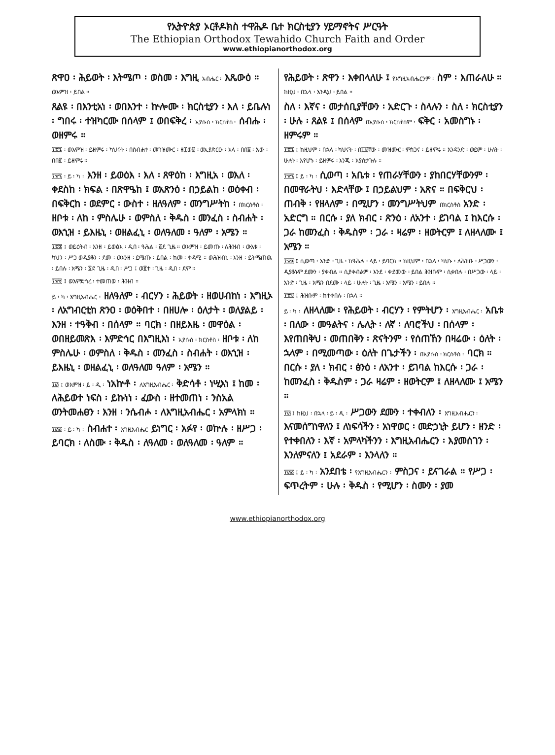የኢትዮጵያ ኦርቶዶክስ ተዋሕዶ ቤተ ክርስቲያን ሃይማኖትና ሥርዓት
The Ethiopian Orthodox Tewahido Church Faith and Order
www.ethiopianorthodox.org
ጽዋዐ ፡ ሕይወት ፡ እትሜጦ ፡ ወስመ ፡ እግዚ አብሔር ፡ እጼውዕ ።
ወእምዝ ፡ ይበል ።
ጸልዩ ፡ በእንቲአነ ፡ ወበእንተ ፡ ኵሎሙ ፡ ክርስቲያን ፡ እለ ፡ ይቤሉነ ፡ ግበሩ ፡ ተዝካርሙ በሰላም ፤ ወበፍቅረ ፡ ኢየሱስ ፡ ክርስቶስ ፡ ሰብሑ ፡ ወዘምሩ ።
፻፳፯ ፡ ወእምዝ ፡ ይዘምሩ ፡ ካህናት ፡ በስብሐተ ፡ መገዝሙር ፡ ዘ፲ወ፱ ፡ ወኢያጽርዑ ፡ አላ ፡ በበ፩ ፡ አው ፡ በበ፪ ፡ ይዘምሩ ።
፻፳፯ ፡ ይ ፡ ካ ፡ እንዘ ፡ ይወዕእ ፡ እለ ፡ ጸዋዕከ ፡ እግዚአ ፡ ወእለ ፡ ቀደስከ ፡ ክፍል ፡ በጽዋዔከ ፤ ወአጽንዕ ፡ በኃይልከ ፡ ወዕቀብ ፡ በፍቅርከ ፡ ወደምር ፡ ውስተ ፡ ዘለዓለም ፡ መንግሥትከ ፡ በክርስቶስ ፡ ዘቦቱ ፡ ለከ ፡ ምስሌሁ ፡ ወምስለ ፡ ቅዱስ ፡ መንፈስ ፡ ስብሐት ፡ ወእኂዝ ፡ ይእዜኒ ፡ ወዘልፈኒ ፡ ወለዓለመ ፡ ዓለም ፡ አሜን ።
፻፳፰ ፤ ወይዕትብ ፡ እንዘ ፡ ይወፅእ ፡ ዲበ ፡ ዓሕል ፡ ፩ደ ጊዜ ። ወእምዝ ፡ ይመጡ ፡ ለሕዝብ ፡ ውእቱ ፡ ካህን ፡ ሥጋ ወዲያቆን ፡ ደመ ፡ ወእንዘ ፡ ይሜጡ ፡ ይበል ፡ ከመ ፡ ቀዳሚ ። ወሕዝብኒ ፡ እንዘ ፡ ይትሜጠዉ ፡ ይበሉ ፡ አሜን ፡ ፩ደ ጊዜ ፡ ዲበ ፡ ሥጋ ፤ ወ፪ተ ፡ ጊዜ ፡ ዲበ ፡ ደም ።
፻፳፱ ፤ ወእምድኅረ ፡ ተመጠወ ፡ ሕዝብ ።
ይ ፡ ካ ፡ እግዚአብሔር ፡ ዘለዓለም ፡ ብርሃን ፡ ሕይወት ፡ ዘወሀብከነ ፡ እግዚኦ ፡ ለአግብርቲከ ጽንዐ ፡ ወዕቅበተ ፡ በዘሀሎ ፡ ዕለታት ፡ ወለያልይ ፡ እንዘ ፡ ተዓቅብ ፡ በሰላም ። ባርክ ፡ በዘይእዜ ፡ መዋዕል ፡ ወበዘይመጽእ ፡ እምድኅር በእግዚእነ ፡ ኢየሱስ ፡ ክርስቶስ ፡ ዘቦቱ ፡ ለከ ምስሌሁ ፡ ወምስለ ፡ ቅዱስ ፡ መንፈስ ፡ ስብሐት ፡ ወእኂዝ ፡ ይእዜኒ ፡ ወዘልፈኒ ፡ ወለዓለመ ዓለም ፡ አሜን ።
፻፴ ፤ ወእምዝ ፡ ይ ፡ ዲ ፡ ነአኵቶ ፡ ለእግዚአብሔር ፡ ቅድሳቶ ፡ ነሢእነ ፤ ከመ ፡ ለሕይወተ ነፍስ ፡ ይኩነነ ፡ ፈውስ ፡ ዘተመጠነ ፡ ንስአል ወንትመሐፀን ፡ እንዘ ፡ ንሴብሖ ፡ ለእግዚአብሔር ፡ አምላክነ ።
፻፴፩ ፡ ይ ፡ ካ ፡ ስብሐተ ፡ እግዚአብሔር ይነግር ፡ አፉየ ፡ ወኵሉ ፡ ዘሥጋ ፡ ይባርክ ፡ ለስሙ ፡ ቅዱስ ፡ ለዓለመ ፡ ወለዓለመ ፡ ዓለም ።
የሕይወት ፡ ጽዋን ፡ እቀበላለሁ ፤ የእግዚአብሔርንም ፡ ስም ፡ እጠራለሁ ።
ከዚህ ፡ በኋላ ፡ እንዲህ ፡ ይበል ።
ስለ ፡ እኛና ፡ መታሰቢያቸውን ፡ አድርጉ ፡ ስላሉን ፡ ስለ ፡ ክርስቲያን ፡ ሁሉ ፡ ጸልዩ ፤ በሰላም በኢየሱስ ፡ ክርስቶስም ፡ ፍቅር ፡ አመስግኑ ፡ ዘምሩም ።
፻፳፯ ፤ ከዚህም ፡ በኋላ ፡ ካህናት ፡ በ፲፱ኛው ፡ መዝሙር ፡ ምስጋና ፡ ይዘምሩ ። አንዳንድ ፡ ወይም ፡ ሁለት ፡ ሁለት ፡ እየሆኑ ፡ ይዘምሩ ፡ እንጂ ፡ አያስታጉሉ ።
፻፳፯ ፤ ይ ፡ ካ ፡ ሲወጣ ፡ አቤቱ ፡ የጠራሃቸውን ፡ ያከበርሃቸውንም ፡ በመዋራትህ ፡ እድላቸው ፤ በኃይልህም ፡ አጽና ። በፍቅርህ ፡ ጠብቅ ፡ የዘላለም ፡ በሚሆን ፡ መንግሥትህም በክርስቶስ አንድ ፡ አድርግ ። በርሱ ፡ ያለ ክብር ፡ ጽንዕ ፡ ለአንተ ፡ ይገባል ፤ ከእርሱ ፡ ጋራ ከመንፈስ ፡ ቅዱስም ፡ ጋራ ፡ ዛሬም ፡ ዘወትርም ፤ ለዘላለሙ ፤ አሜን ።
፻፳፰ ፤ ሲወጣ ፡ አንድ ፡ ጊዜ ፡ ከዓሕሉ ፡ ላይ ፡ ይባርክ ። ከዚህም ፡ በኋላ ፡ ካህኑ ፡ ለሕዝቡ ፡ ሥጋውን ፡ ዲያቆኑም ደሙን ፡ ያቀብል ። ሲያቀብልም ፡ እንደ ፡ ቀደመው ፡ ይበል ሕዝቡም ፡ ሲቀበሉ ፡ በሥጋው ፡ ላይ ፡ አንድ ፡ ጊዜ ፡ አሜን በደሙ ፡ ላይ ፡ ሁለት ፡ ጊዜ ፡ አሜን ፡ አሜን ፡ ይበሉ ።
፻፳፱ ፤ ሕዝቡም ፡ ከተቀበሉ ፡ በኋላ ።
ይ ፡ ካ ፡ ለዘላለሙ ፡ የሕይወት ፡ ብርሃን ፡ የምትሆን ፡ እግዚአብሔር ፡ አቤቱ ፡ በለው ፡ መዓልትና ፡ ሌሊት ፡ ለኛ ፡ ለባሮችህ ፡ በሰላም ፡ እየጠበቅህ ፡ መጠበቅን ፡ ጽናትንም ፡ የሰጠኸን በዛሬው ፡ ዕለት ፡ ኋላም ፡ በሚመጣው ፡ ዕለት በጌታችን ፡ በኢየሱስ ፡ ክርስቶስ ፡ ባርክ ። በርሱ ፡ ያለ ፡ ክብር ፡ ፅንዕ ፡ ለአንተ ፡ ይገባል ከእርሱ ፡ ጋራ ፡ ከመንፈስ ፡ ቅዱስም ፡ ጋራ ዛሬም ፡ ዘወትርም ፤ ለዘላለሙ ፤ አሜን ።
፻፴ ፤ ከዚህ ፡ በኋላ ፡ ይ ፡ ዲ ፡ ሥጋውን ደሙን ፡ ተቀብለን ፡ እግዚአብሔርን ፡ እናመሰግነዋለን ፤ ለነፍሳችን ፡ አነዋወር ፡ መድኃኒት ይሆን ፡ ዘንድ ፡ የተቀበለን ፡ እኛ ፡ አምላካችንን ፡ እግዚአብሔርን ፡ እያመሰገን ፡ እንለምናለን ፤ አደራም ፡ እንላለን ።
፻፴፩ ፤ ይ ፡ ካ ፡ አንደበቴ ፡ የእግዚአብሔርን ፡ ምስጋና ፡ ይናገራል ። የሥጋ ፡ ፍጥረትም ፡ ሁሉ ፡ ቅዱስ ፡ የሚሆን ፡ ስሙን ፡ ያመ
www.ethiopianorthodox.org